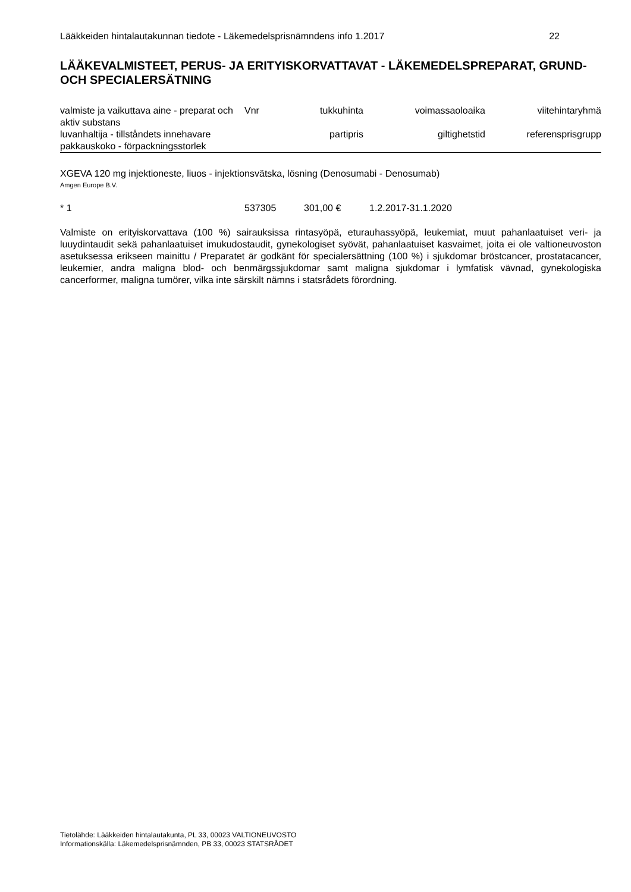Lääkkeiden hintalautakunnan tiedote - Läkemedelsprisnämndens info 1.2017 22
LÄÄKEVALMISTEET, PERUS- JA ERITYISKORVATTAVAT - LÄKEMEDELSPREPARAT, GRUND- OCH SPECIALERSÄTNING
| valmiste ja vaikuttava aine - preparat och aktiv substans | Vnr | tukkuhinta | voimassaoloaika | viitehintaryhmä |
| luvanhaltija - tillståndets innehavare pakkauskoko - förpackningsstorlek | | partipris | giltighetstid | referensprisgrupp |
XGEVA 120 mg injektioneste, liuos - injektionsvätska, lösning (Denosumabi - Denosumab)
Amgen Europe B.V.
| * 1 | 537305 | 301,00 € | 1.2.2017-31.1.2020 |
Valmiste on erityiskorvattava (100 %) sairauksissa rintasyöpä, eturauhassyöpä, leukemiat, muut pahanlaatuiset veri- ja luuydintaudit sekä pahanlaatuiset imukudostaudit, gynekologiset syövät, pahanlaatuiset kasvaimet, joita ei ole valtioneuvoston asetuksessa erikseen mainittu / Preparatet är godkänt för specialersättning (100 %) i sjukdomar bröstcancer, prostatacancer, leukemier, andra maligna blod- och benmärgssjukdomar samt maligna sjukdomar i lymfatisk vävnad, gynekologiska cancerformer, maligna tumörer, vilka inte särskilt nämns i statsrådets förordning.
Tietolähde: Lääkkeiden hintalautakunta, PL 33, 00023 VALTIONEUVOSTO
Informationskälla: Läkemedelsprisnämnden, PB 33, 00023 STATSRÅDET